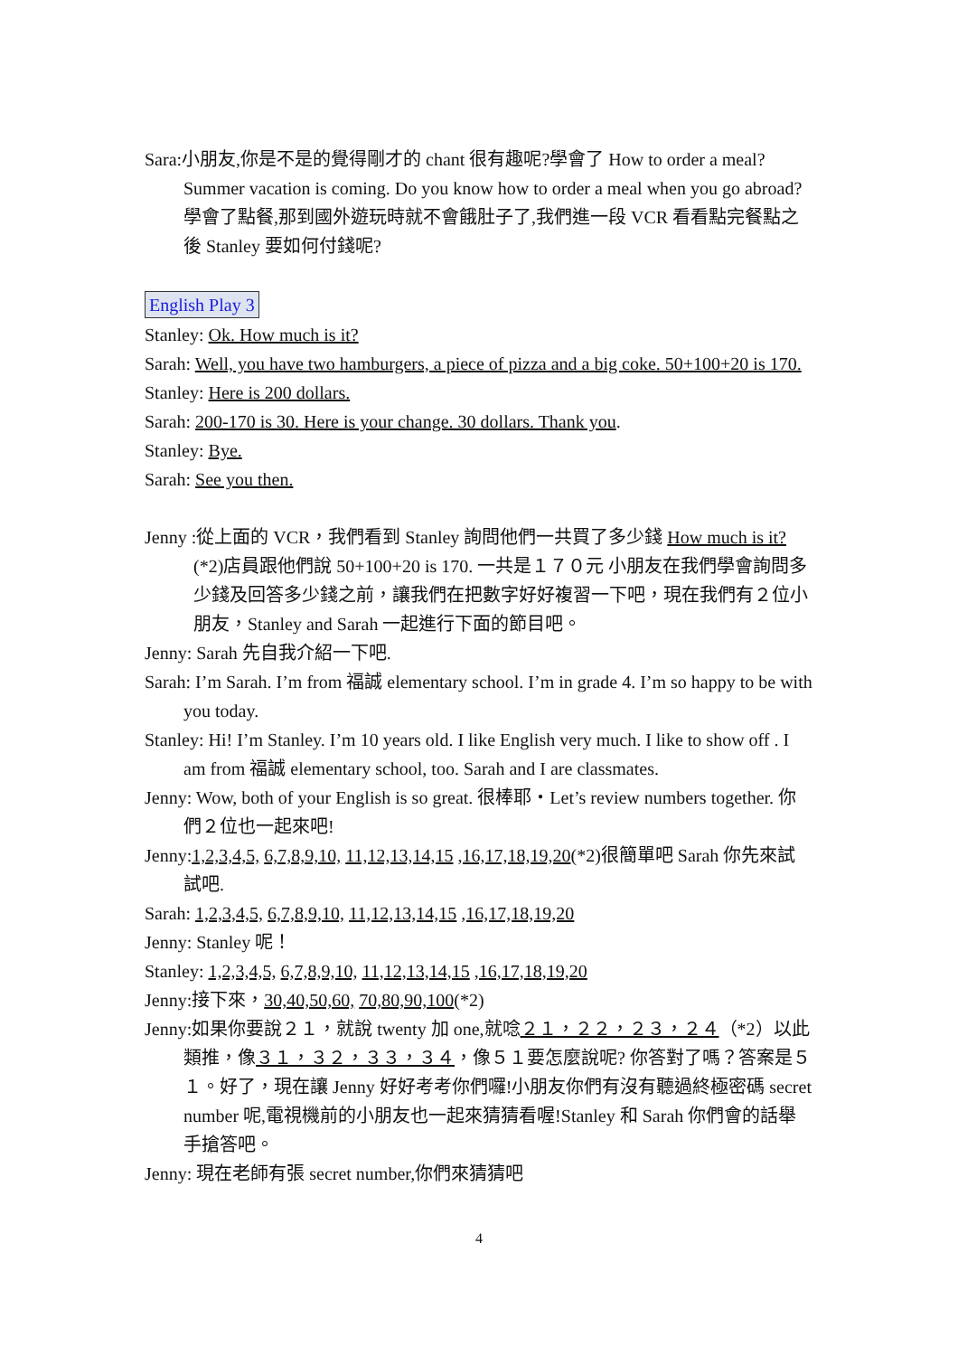Sara:小朋友,你是不是的覺得剛才的 chant 很有趣呢?學會了 How to order a meal? Summer vacation is coming. Do you know how to order a meal when you go abroad? 學會了點餐,那到國外遊玩時就不會餓肚子了,我們進一段 VCR 看看點完餐點之後 Stanley 要如何付錢呢?
English Play 3
Stanley: Ok. How much is it?
Sarah: Well, you have two hamburgers, a piece of pizza and a big coke. 50+100+20 is 170.
Stanley: Here is 200 dollars.
Sarah: 200-170 is 30. Here is your change. 30 dollars. Thank you.
Stanley: Bye.
Sarah: See you then.
Jenny :從上面的 VCR，我們看到 Stanley 詢問他們一共買了多少錢 How much is it?(*2)店員跟他們說 50+100+20 is 170. 一共是１７０元 小朋友在我們學會詢問多少錢及回答多少錢之前，讓我們在把數字好好複習一下吧，現在我們有２位小朋友，Stanley and Sarah 一起進行下面的節目吧。
Jenny: Sarah 先自我介紹一下吧.
Sarah: I’m Sarah. I’m from 福誠 elementary school. I’m in grade 4. I’m so happy to be with you today.
Stanley: Hi! I’m Stanley. I’m 10 years old. I like English very much. I like to show off . I am from 福誠 elementary school, too. Sarah and I are classmates.
Jenny: Wow, both of your English is so great. 很棒耶‧Let’s review numbers together. 你們２位也一起來吧!
Jenny:1,2,3,4,5, 6,7,8,9,10, 11,12,13,14,15 ,16,17,18,19,20(*2)很簡單吧 Sarah 你先來試試吧.
Sarah: 1,2,3,4,5, 6,7,8,9,10, 11,12,13,14,15 ,16,17,18,19,20
Jenny: Stanley 呢！
Stanley: 1,2,3,4,5, 6,7,8,9,10, 11,12,13,14,15 ,16,17,18,19,20
Jenny:接下來，30,40,50,60, 70,80,90,100(*2)
Jenny:如果你要說２１，就說 twenty 加 one,就唸２１，２２，２３，２４（*2）以此類推，像３１，３２，３３，３４，像５１要怎麼說呢? 你答對了嗎？答案是５１。好了，現在讓 Jenny 好好考考你們囉!小朋友你們有沒有聽過終極密碼 secret number 呢,電視機前的小朋友也一起來猜猜看喔!Stanley 和 Sarah 你們會的話舉手搶答吧。
Jenny: 現在老師有張 secret number,你們來猜猜吧
4